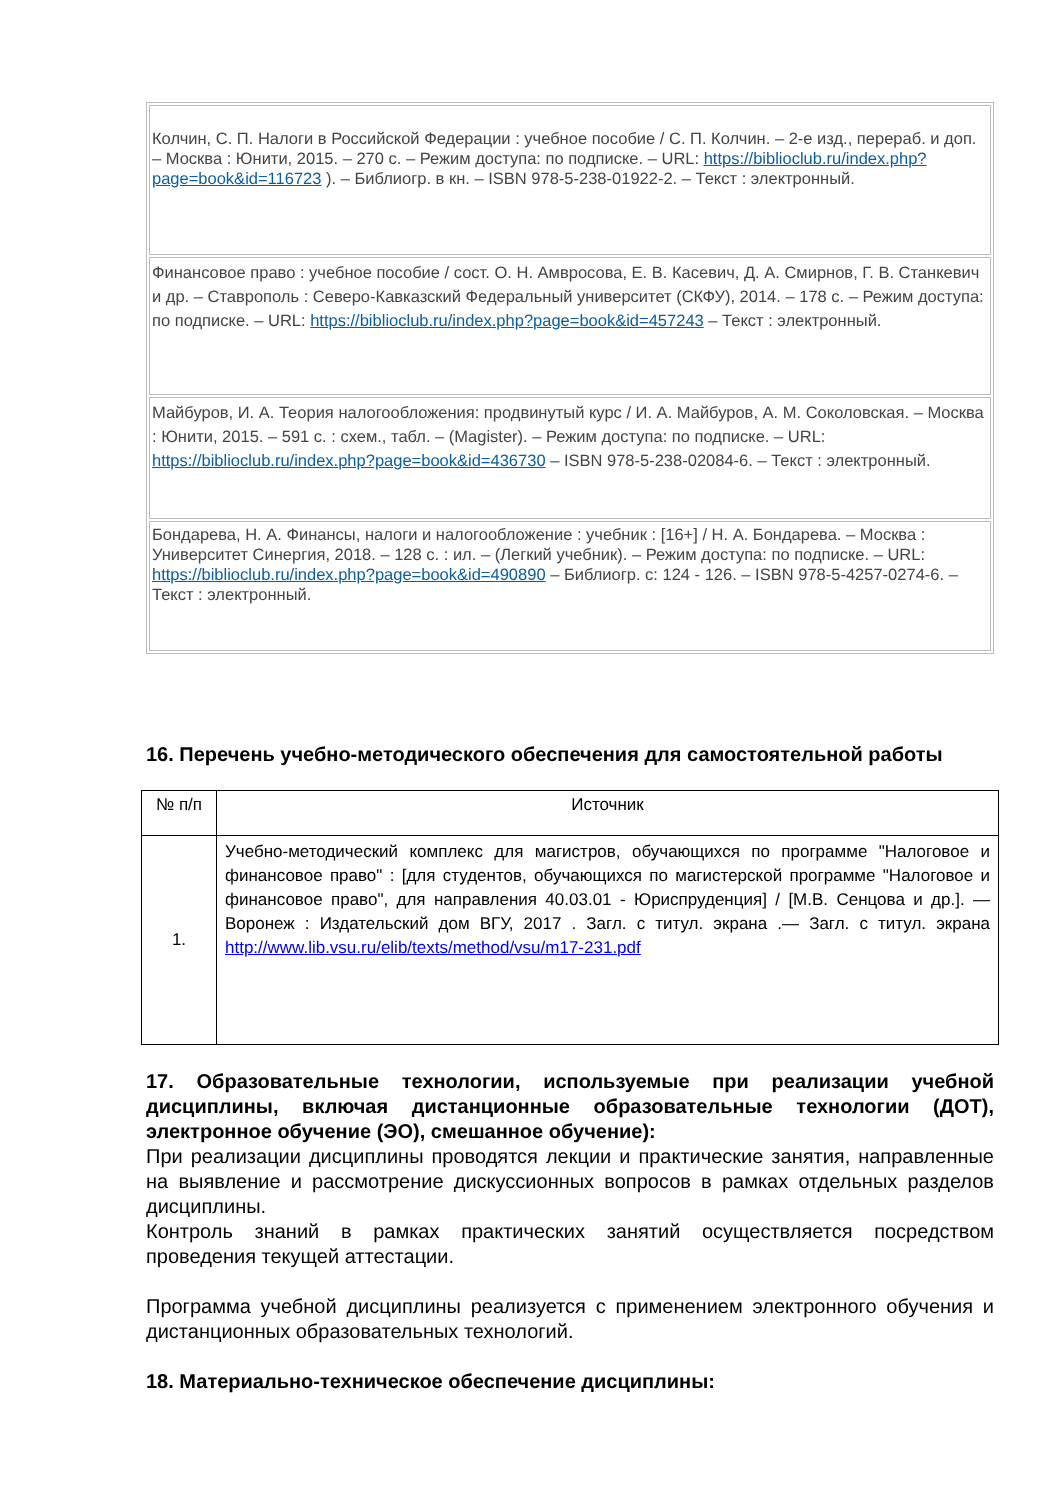| Колчин, С. П. Налоги в Российской Федерации : учебное пособие / С. П. Колчин. – 2-е изд., перераб. и доп. – Москва : Юнити, 2015. – 270 с. – Режим доступа: по подписке. – URL: https://biblioclub.ru/index.php?page=book&id=116723 ). – Библиогр. в кн. – ISBN 978-5-238-01922-2. – Текст : электронный. |
| Финансовое право : учебное пособие / сост. О. Н. Амвросова, Е. В. Касевич, Д. А. Смирнов, Г. В. Станкевич и др. – Ставрополь : Северо-Кавказский Федеральный университет (СКФУ), 2014. – 178 с. – Режим доступа: по подписке. – URL: https://biblioclub.ru/index.php?page=book&id=457243 – Текст : электронный. |
| Майбуров, И. А. Теория налогообложения: продвинутый курс / И. А. Майбуров, А. М. Соколовская. – Москва : Юнити, 2015. – 591 с. : схем., табл. – (Magister). – Режим доступа: по подписке. – URL: https://biblioclub.ru/index.php?page=book&id=436730 – ISBN 978-5-238-02084-6. – Текст : электронный. |
| Бондарева, Н. А. Финансы, налоги и налогообложение : учебник : [16+] / Н. А. Бондарева. – Москва : Университет Синергия, 2018. – 128 с. : ил. – (Легкий учебник). – Режим доступа: по подписке. – URL: https://biblioclub.ru/index.php?page=book&id=490890 – Библиогр. с: 124 - 126. – ISBN 978-5-4257-0274-6. – Текст : электронный. |
16. Перечень учебно-методического обеспечения для самостоятельной работы
| № п/п | Источник |
| --- | --- |
| 1. | Учебно-методический комплекс для магистров, обучающихся по программе "Налоговое и финансовое право" : [для студентов, обучающихся по магистерской программе "Налоговое и финансовое право", для направления 40.03.01 - Юриспруденция] / [М.В. Сенцова и др.]. — Воронеж : Издательский дом ВГУ, 2017 . Загл. с титул. экрана .— Загл. с титул. экрана http://www.lib.vsu.ru/elib/texts/method/vsu/m17-231.pdf |
17. Образовательные технологии, используемые при реализации учебной дисциплины, включая дистанционные образовательные технологии (ДОТ), электронное обучение (ЭО), смешанное обучение):
При реализации дисциплины проводятся лекции и практические занятия, направленные на выявление и рассмотрение дискуссионных вопросов в рамках отдельных разделов дисциплины.
Контроль знаний в рамках практических занятий осуществляется посредством проведения текущей аттестации.
Программа учебной дисциплины реализуется с применением электронного обучения и дистанционных образовательных технологий.
18. Материально-техническое обеспечение дисциплины: